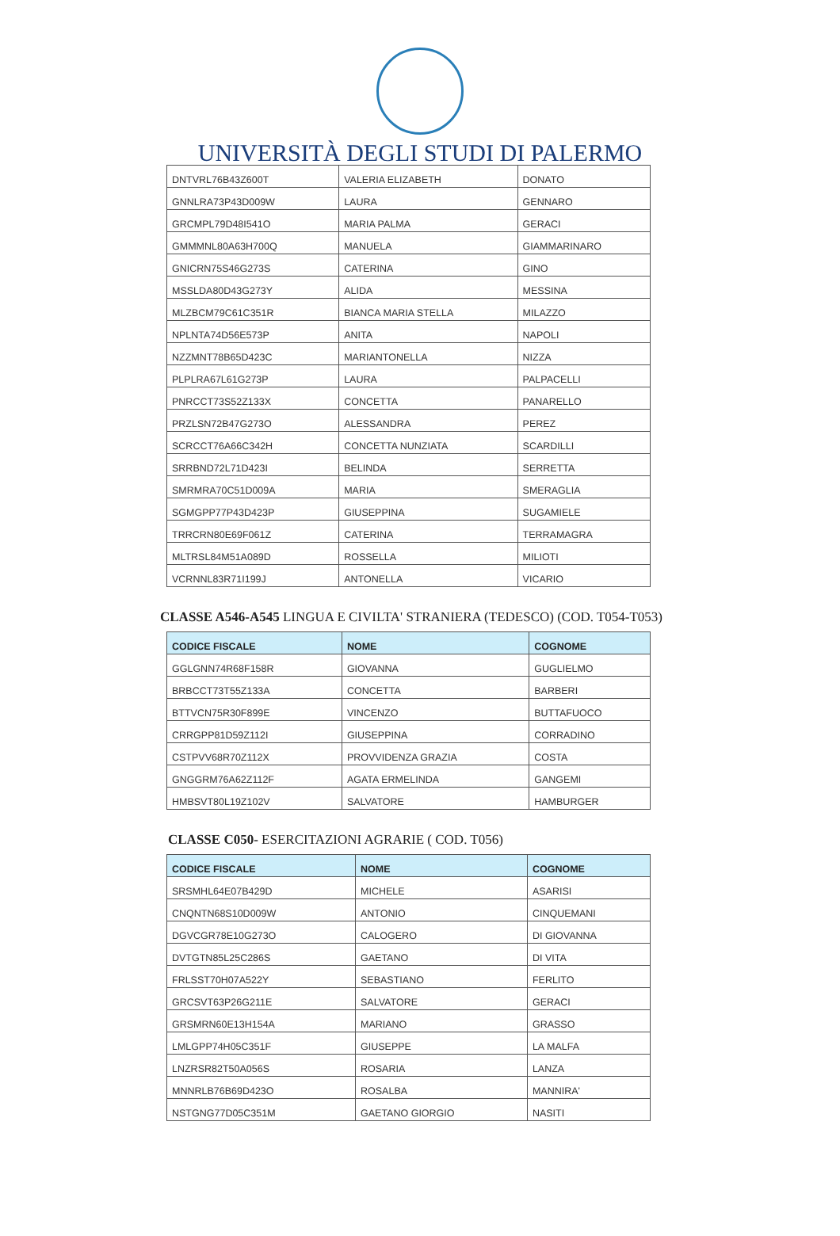UNIVERSITÀ DEGLI STUDI DI PALERMO
| DNTVRL76B43Z600T | VALERIA ELIZABETH | DONATO |
| GNNLRA73P43D009W | LAURA | GENNARO |
| GRCMPL79D48I541O | MARIA PALMA | GERACI |
| GMMMNL80A63H700Q | MANUELA | GIAMMARINARO |
| GNICRN75S46G273S | CATERINA | GINO |
| MSSLDA80D43G273Y | ALIDA | MESSINA |
| MLZBCM79C61C351R | BIANCA MARIA STELLA | MILAZZO |
| NPLNTA74D56E573P | ANITA | NAPOLI |
| NZZMNT78B65D423C | MARIANTONELLA | NIZZA |
| PLPLRA67L61G273P | LAURA | PALPACELLI |
| PNRCCT73S52Z133X | CONCETTA | PANARELLO |
| PRZLSN72B47G273O | ALESSANDRA | PEREZ |
| SCRCCT76A66C342H | CONCETTA NUNZIATA | SCARDILLI |
| SRRBND72L71D423I | BELINDA | SERRETTA |
| SMRMRA70C51D009A | MARIA | SMERAGLIA |
| SGMGPP77P43D423P | GIUSEPPINA | SUGAMIELE |
| TRRCRN80E69F061Z | CATERINA | TERRAMAGRA |
| MLTRSL84M51A089D | ROSSELLA | MILIOTI |
| VCRNNL83R71I199J | ANTONELLA | VICARIO |
CLASSE A546-A545 LINGUA E CIVILTA' STRANIERA (TEDESCO) (COD. T054-T053)
| CODICE FISCALE | NOME | COGNOME |
| --- | --- | --- |
| GGLGNN74R68F158R | GIOVANNA | GUGLIELMO |
| BRBCCT73T55Z133A | CONCETTA | BARBERI |
| BTTVCN75R30F899E | VINCENZO | BUTTAFUOCO |
| CRRGPP81D59Z112I | GIUSEPPINA | CORRADINO |
| CSTPVV68R70Z112X | PROVVIDENZA GRAZIA | COSTA |
| GNGGRM76A62Z112F | AGATA ERMELINDA | GANGEMI |
| HMBSVT80L19Z102V | SALVATORE | HAMBURGER |
CLASSE C050- ESERCITAZIONI AGRARIE ( COD. T056)
| CODICE FISCALE | NOME | COGNOME |
| --- | --- | --- |
| SRSMHL64E07B429D | MICHELE | ASARISI |
| CNQNTN68S10D009W | ANTONIO | CINQUEMANI |
| DGVCGR78E10G273O | CALOGERO | DI GIOVANNA |
| DVTGTN85L25C286S | GAETANO | DI VITA |
| FRLSST70H07A522Y | SEBASTIANO | FERLITO |
| GRCSVT63P26G211E | SALVATORE | GERACI |
| GRSMRN60E13H154A | MARIANO | GRASSO |
| LMLGPP74H05C351F | GIUSEPPE | LA MALFA |
| LNZRSR82T50A056S | ROSARIA | LANZA |
| MNNRLB76B69D423O | ROSALBA | MANNIRA' |
| NSTGNG77D05C351M | GAETANO GIORGIO | NASITI |